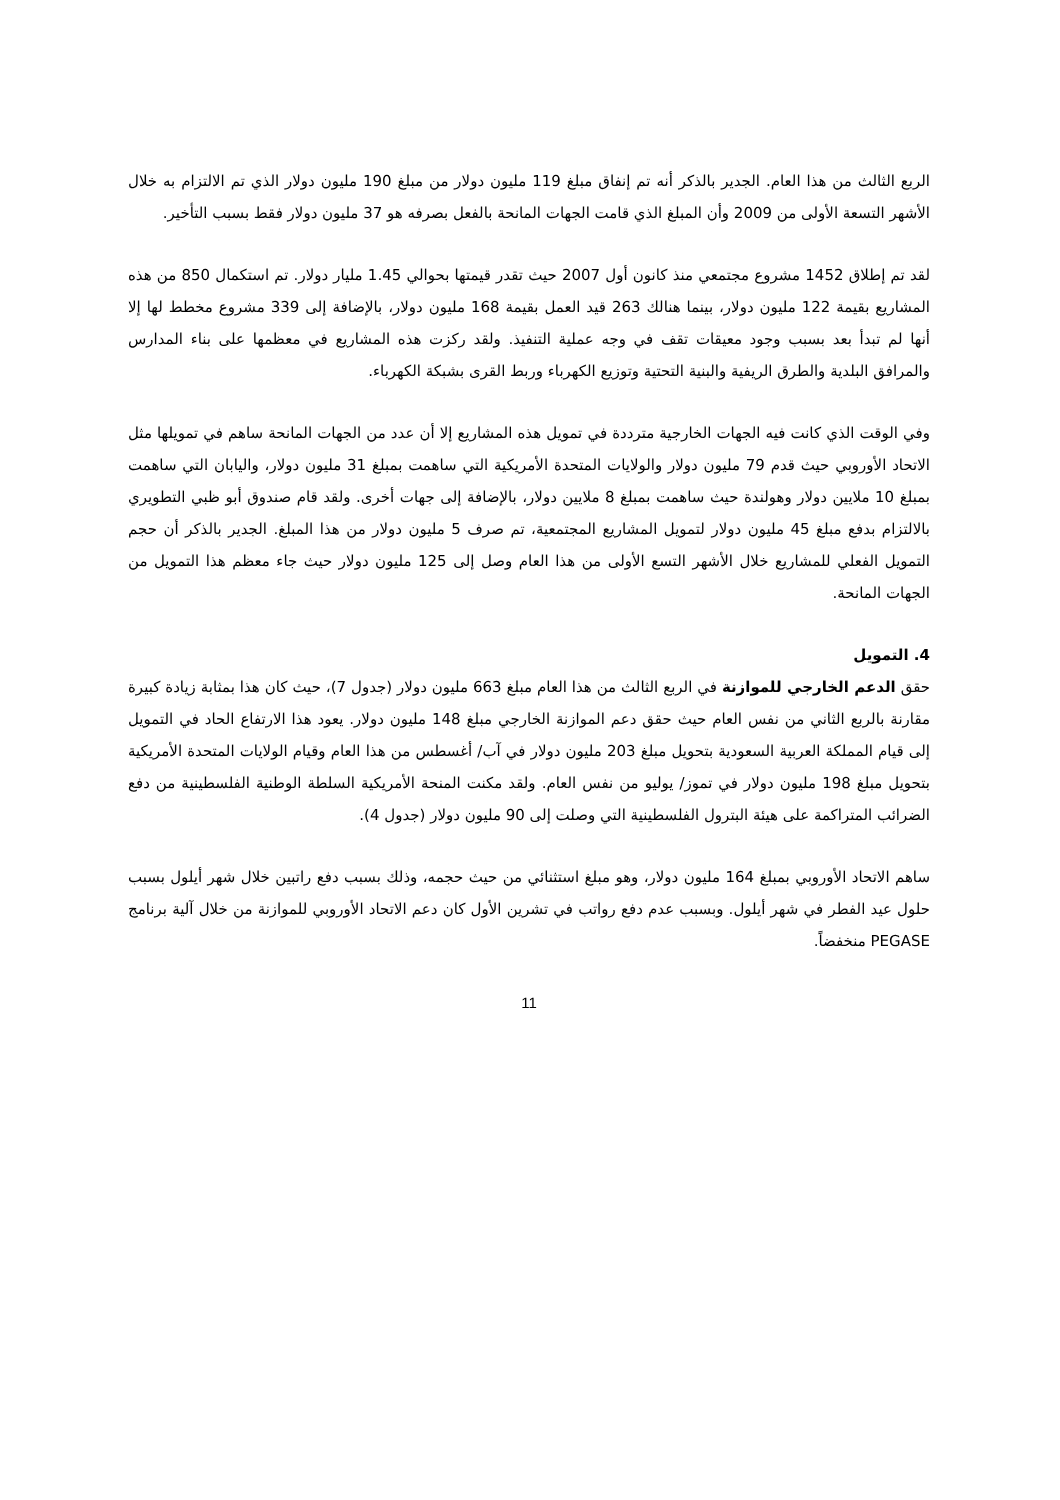الربع الثالث من هذا العام. الجدير بالذكر أنه تم إنفاق مبلغ 119 مليون دولار من مبلغ 190 مليون دولار الذي تم الالتزام به خلال الأشهر التسعة الأولى من 2009 وأن المبلغ الذي قامت الجهات المانحة بالفعل بصرفه هو 37 مليون دولار فقط بسبب التأخير.
لقد تم إطلاق 1452 مشروع مجتمعي منذ كانون أول 2007 حيث تقدر قيمتها بحوالي 1.45 مليار دولار. تم استكمال 850 من هذه المشاريع بقيمة 122 مليون دولار، بينما هنالك 263 قيد العمل بقيمة 168 مليون دولار، بالإضافة إلى 339 مشروع مخطط لها إلا أنها لم تبدأ بعد بسبب وجود معيقات تقف في وجه عملية التنفيذ. ولقد ركزت هذه المشاريع في معظمها على بناء المدارس والمرافق البلدية والطرق الريفية والبنية التحتية وتوزيع الكهرباء وربط القرى بشبكة الكهرباء.
وفي الوقت الذي كانت فيه الجهات الخارجية مترددة في تمويل هذه المشاريع إلا أن عدد من الجهات المانحة ساهم في تمويلها مثل الاتحاد الأوروبي حيث قدم 79 مليون دولار والولايات المتحدة الأمريكية التي ساهمت بمبلغ 31 مليون دولار، واليابان التي ساهمت بمبلغ 10 ملايين دولار وهولندة حيث ساهمت بمبلغ 8 ملايين دولار، بالإضافة إلى جهات أخرى. ولقد قام صندوق أبو ظبي التطويري بالالتزام بدفع مبلغ 45 مليون دولار لتمويل المشاريع المجتمعية، تم صرف 5 مليون دولار من هذا المبلغ. الجدير بالذكر أن حجم التمويل الفعلي للمشاريع خلال الأشهر التسع الأولى من هذا العام وصل إلى 125 مليون دولار حيث جاء معظم هذا التمويل من الجهات المانحة.
4. التمويل
حقق الدعم الخارجي للموازنة في الربع الثالث من هذا العام مبلغ 663 مليون دولار (جدول 7)، حيث كان هذا بمثابة زيادة كبيرة مقارنة بالربع الثاني من نفس العام حيث حقق دعم الموازنة الخارجي مبلغ 148 مليون دولار. يعود هذا الارتفاع الحاد في التمويل إلى قيام المملكة العربية السعودية بتحويل مبلغ 203 مليون دولار في آب/ أغسطس من هذا العام وقيام الولايات المتحدة الأمريكية بتحويل مبلغ 198 مليون دولار في تموز/ يوليو من نفس العام. ولقد مكنت المنحة الأمريكية السلطة الوطنية الفلسطينية من دفع الضرائب المتراكمة على هيئة البترول الفلسطينية التي وصلت إلى 90 مليون دولار (جدول 4).
ساهم الاتحاد الأوروبي بمبلغ 164 مليون دولار، وهو مبلغ استثنائي من حيث حجمه، وذلك بسبب دفع راتبين خلال شهر أيلول بسبب حلول عيد الفطر في شهر أيلول. وبسبب عدم دفع رواتب في تشرين الأول كان دعم الاتحاد الأوروبي للموازنة من خلال آلية برنامج PEGASE منخفضاً.
11